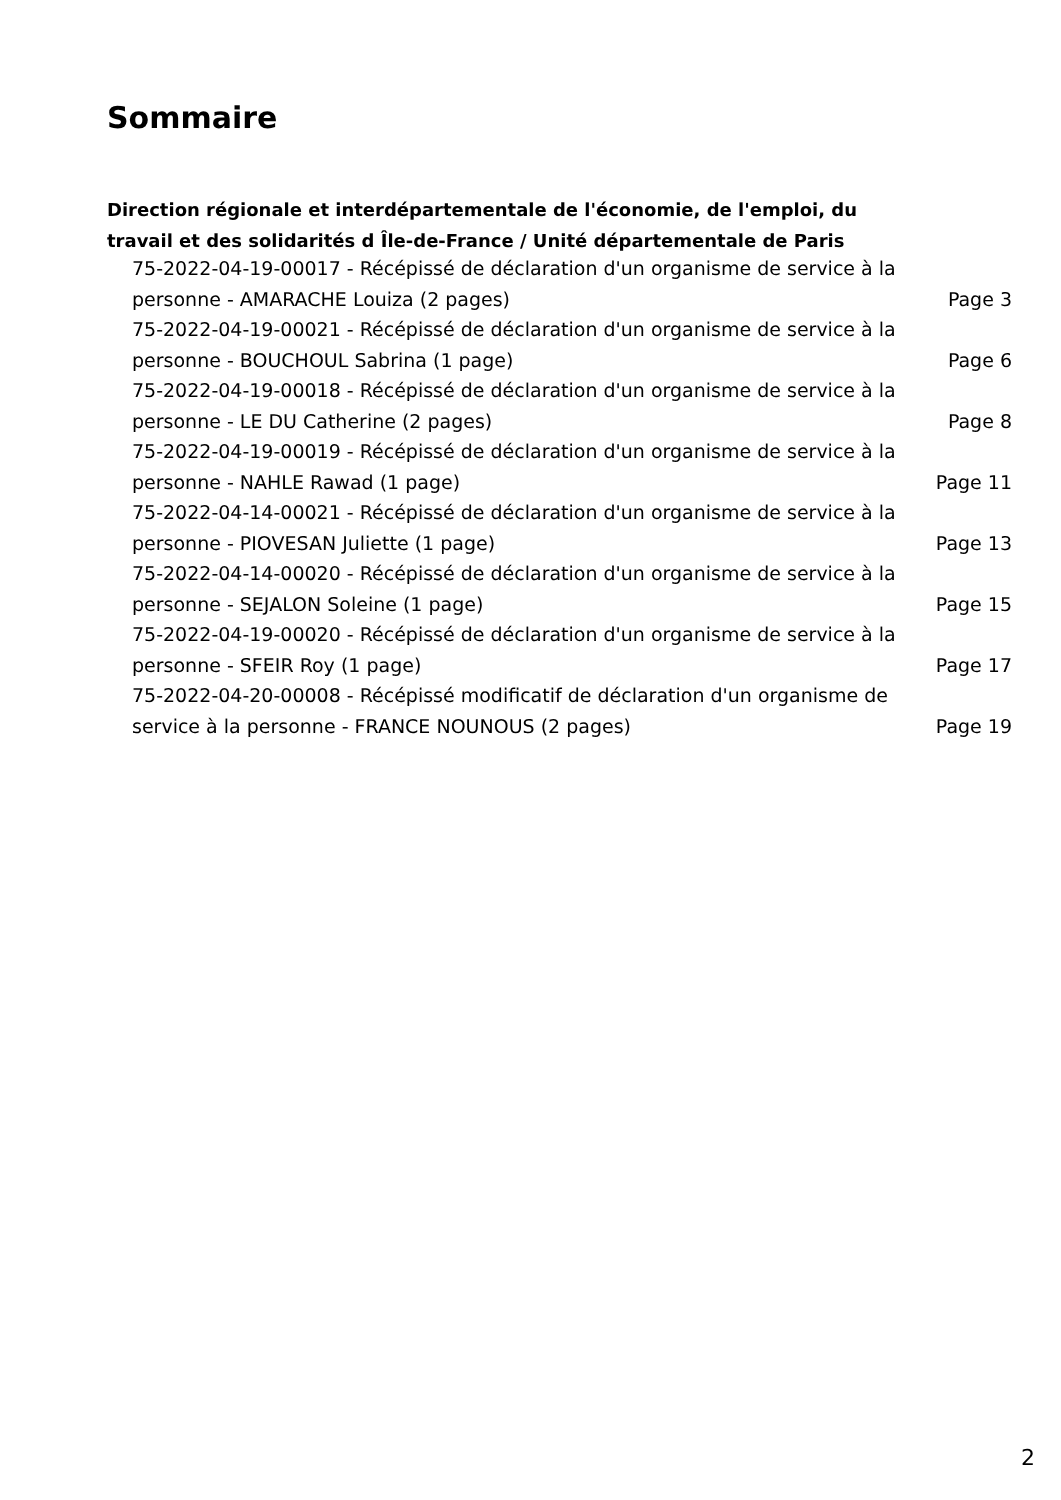Sommaire
Direction régionale et interdépartementale de l'économie, de l'emploi, du travail et des solidarités d Île-de-France / Unité départementale de Paris
75-2022-04-19-00017 - Récépissé de déclaration d'un organisme de service à la personne - AMARACHE Louiza (2 pages) Page 3
75-2022-04-19-00021 - Récépissé de déclaration d'un organisme de service à la personne - BOUCHOUL Sabrina (1 page) Page 6
75-2022-04-19-00018 - Récépissé de déclaration d'un organisme de service à la personne - LE DU Catherine (2 pages) Page 8
75-2022-04-19-00019 - Récépissé de déclaration d'un organisme de service à la personne - NAHLE Rawad (1 page) Page 11
75-2022-04-14-00021 - Récépissé de déclaration d'un organisme de service à la personne - PIOVESAN Juliette (1 page) Page 13
75-2022-04-14-00020 - Récépissé de déclaration d'un organisme de service à la personne - SEJALON Soleine (1 page) Page 15
75-2022-04-19-00020 - Récépissé de déclaration d'un organisme de service à la personne - SFEIR Roy (1 page) Page 17
75-2022-04-20-00008 - Récépissé modificatif de déclaration d'un organisme de service à la personne - FRANCE NOUNOUS (2 pages) Page 19
2